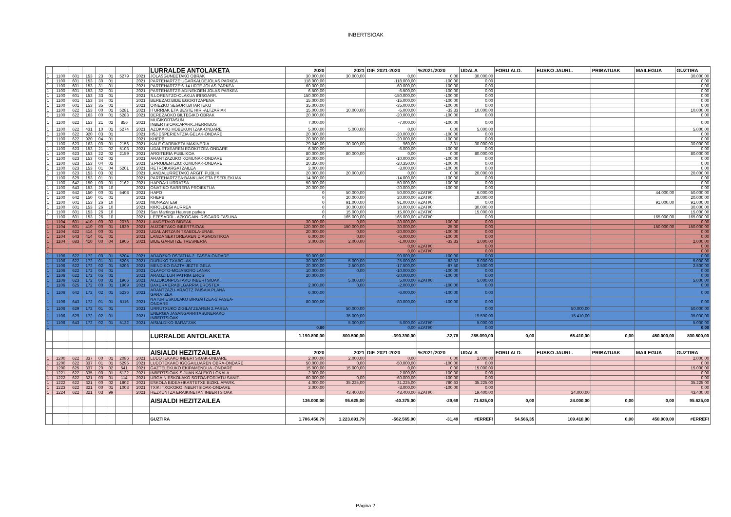INBERTSIOAK
| | | | | | | | | LURRALDE ANTOLAKETA | 2020 | 2021 | DIF. 2021-2020 | %2021/2020 | UDALA | FORU ALD. | EUSKO JAURL. | PRIBATUAK | MAILEGUA | GUZTIRA |
| --- | --- | --- | --- | --- | --- | --- | --- | --- | --- | --- | --- | --- | --- | --- | --- | --- | --- | --- |
| 1 | 1100 | 601 | 153 | 23 | 01 | 5279 | 2021 | JOLASGUNEETAKO OBRAK | 30.000,00 | 30.000,00 | 0,00 | 0,00 | 30.000,00 | | | | | 30.000,00 |
| 1 | 1100 | 601 | 153 | 30 | 01 | | 2021 | PARTEHARTZE:UGARKALDEJOLAS PARKEA | 118.000,00 | | -118.000,00 | -100,00 | 0,00 | | | | | 0,00 |
| 1 | 1100 | 601 | 153 | 31 | 01 | | 2021 | PARTEHARTZE:6-14 URTE JOLAS PARKEA | 60.000,00 | | -60.000,00 | -100,00 | 0,00 | | | | | 0,00 |
| 1 | 1100 | 601 | 153 | 32 | 01 | | 2021 | PARTEHARTZE:ADINEKOEN JOLAS PARKEA | 6.500,00 | | -6.500,00 | -100,00 | 0,00 | | | | | 0,00 |
| 1 | 1100 | 601 | 153 | 33 | 01 | | 2021 | S.LORENTZO-OLAKUA IRISGARR. | 150.000,00 | | -150.000,00 | -100,00 | 0,00 | | | | | 0,00 |
| 1 | 1100 | 601 | 153 | 34 | 01 | | 2021 | BEREZAO:BIDE EGOKITZAPENA | 15.000,00 | | -15.000,00 | -100,00 | 0,00 | | | | | 0,00 |
| 1 | 1100 | 601 | 153 | 35 | 01 | | 2021 | OINEZKO SEGURT.BITARTEKO | 35.000,00 | | -35.000,00 | -100,00 | 0,00 | | | | | 0,00 |
| 1 | 1100 | 622 | 153 | 00 | 01 | 5281 | 2021 | ITURRIAK ETA BESTE HIRI-ALTZARIAK | 15.000,00 | 10.000,00 | -5.000,00 | -33,33 | 10.000,00 | | | | | 10.000,00 |
| 1 | 1100 | 622 | 163 | 00 | 01 | 5283 | 2021 | BEREZAOKO BILTEGIKO OBRAK | 20.000,00 | | -20.000,00 | -100,00 | 0,00 | | | | | 0,00 |
| 1 | 1100 | 622 | 153 | 21 | 02 | 856 | 2021 | MUGIKORTASUN INBERTSIOAK:APARK.,HERRIBUS | 7.000,00 | | -7.000,00 | -100,00 | 0,00 | | | | | 0,00 |
| 1 | 1100 | 622 | 431 | 10 | 01 | 5274 | 2021 | AZOKAKO HOBEKUNTZAK-ONDARE | 5.000,00 | 5.000,00 | 0,00 | 0,00 | 5.000,00 | | | | | 5.000,00 |
| 1 | 1100 | 622 | 920 | 03 | 01 | | 2021 | IISJ ESPERIENTZIA GELAK-ONDARE | 20.000,00 | | -20.000,00 | -100,00 | 0,00 | | | | | 0,00 |
| 1 | 1100 | 622 | 920 | 04 | 01 | | 2021 | KHEPB | 20.000,00 | | -20.000,00 | -100,00 | 0,00 | | | | | 0,00 |
| 1 | 1100 | 623 | 163 | 00 | 01 | 2156 | 2021 | KALE GARBIKETA MAKINERIA | 29.040,00 | 30.000,00 | 960,00 | 3,31 | 30.000,00 | | | | | 30.000,00 |
| 1 | 1100 | 623 | 153 | 21 | 02 | 5103 | 2021 | UDALETXEAREN EGOKITZEA-ONDARE | 6.000,00 | | -6.000,00 | -100,00 | 0,00 | | | | | 0,00 |
| 1 | 1100 | 623 | 153 | 22 | 02 | 2159 | 2021 | ARGITERIA PUBLIKOA | 80.000,00 | 80.000,00 | 0,00 | 0,00 | 80.000,00 | | | | | 80.000,00 |
| 1 | 1100 | 623 | 153 | 02 | 02 | | 2021 | ARANTZAZUKO KOMUNAK-ONDARE | 10.000,00 | | -10.000,00 | -100,00 | 0,00 | | | | | 0,00 |
| 1 | 1100 | 623 | 153 | 04 | 02 | | 2021 | S.PRUDENTZIO:KOMUNAK-ONDARE | 20.350,00 | | -20.350,00 | -100,00 | 0,00 | | | | | 0,00 |
| 1 | 1100 | 623 | 153 | 01 | 04 | 5201 | 2021 | RETROKARGATZAILEA | 3.000,00 | | -3.000,00 | -100,00 | 0,00 | | | | | 0,00 |
| 1 | 1100 | 623 | 153 | 03 | 02 | | 2021 | LANDALURRETAKO ARGIT. PUBLIK. | 20.000,00 | 20.000,00 | 0,00 | 0,00 | 20.000,00 | | | | | 20.000,00 |
| 1 | 1100 | 629 | 153 | 01 | 01 | | 2021 | PARTEHARTZEA:BANKUAK ETA ESERLEKUAK | 14.000,00 | | -14.000,00 | -100,00 | 0,00 | | | | | 0,00 |
| 1 | 1100 | 642 | 150 | 00 | 01 | 2162 | 2021 | HAPOA:1.URRATSA | 50.000,00 | | -50.000,00 | -100,00 | 0,00 | | | | | 0,00 |
| 1 | 1100 | 643 | 153 | 26 | 10 | | 2021 | OÑATIKO SARRERA PROIEKTUA | 20.000,00 | | -20.000,00 | -100,00 | 0,00 | | | | | 0,00 |
| 1 | 1100 | 642 | 150 | 00 | 01 | 5408 | 2021 | HAPO | 0 | 50.000,00 | 50.000,00 | #ZATI/0! | 6.000,00 | | | | 44.000,00 | 50.000,00 |
| 1 | 1100 | 642 | 150 | 01 | 01 | | 2021 | KHEPB | 0 | 20.000,00 | 20.000,00 | #ZATI/0! | 20.000,00 | | | | | 20.000,00 |
| 1 | 1100 | 601 | 153 | 26 | 10 | | 2021 | MUNAZATEGI | 0 | 91.000,00 | 91.000,00 | #ZATI/0! | 0,00 | | | | 91.000,00 | 91.000,00 |
| 1 | 1100 | 601 | 153 | 26 | 10 | | 2021 | KIROLDEGI AURREA | 0 | 30.000,00 | 30.000,00 | #ZATI/0! | 30.000,00 | | | | | 30.000,00 |
| 1 | 1100 | 601 | 153 | 26 | 10 | | 2021 | San Martingo Haurren parkea | 0 | 15.000,00 | 15.000,00 | #ZATI/0! | 15.000,00 | | | | | 15.000,00 |
| 1 | 1100 | 601 | 153 | 26 | 10 | | 2021 | LEZESARRI - AZKOGAIN IRISGARRITASUNA | 0 | 165.000,00 | 165.000,00 | #ZATI/0! | 0,00 | | | | 165.000,00 | 165.000,00 |
| 1 | 1104 | 601 | 410 | 00 | 03 | 2078 | 2021 | LANDETAKO BIDEAK. | 30.000,00 | 0,00 | -30.000,00 | -100,00 | 0,00 | | | | | 0,00 |
| 1 | 1104 | 601 | 410 | 00 | 01 | 1839 | 2021 | AUZOETAKO INBERTSIOAK | 120.000,00 | 150.000,00 | 30.000,00 | 25,00 | 0,00 | | | | 150.000,00 | 150.000,00 |
| 1 | 1104 | 622 | 414 | 00 | 01 | | 2021 | UDAL ARTZAIN TXABOLA-ERAB. | 20.000,00 | 0,00 | -20.000,00 | -100,00 | 0,00 | | | | | 0,00 |
| 1 | 1104 | 643 | 414 | 01 | 01 | | 2021 | LANDA SEKTOREAREN DIAGNOSTIKOA | 6.000,00 | 0,00 | -6.000,00 | -100,00 | 0,00 | | | | | 0,00 |
| 1 | 1104 | 683 | 410 | 00 | 04 | 1905 | 2021 | BIDE GARBITZE TRESNERIA | 3.000,00 | 2.000,00 | -1.000,00 | -33,33 | 2.000,00 | | | | | 2.000,00 |
| 1 | | | | | | | | | | | 0,00 | #ZATI/0! | 0,00 | | | | | 0,00 |
| 1 | | | | | | | | | | | 0,00 | #ZATI/0! | 0,00 | | | | | 0,00 |
| 1 | 1106 | 622 | 172 | 00 | 01 | 5204 | 2021 | ARAOZKO OSTATUA-2. FASEA-ONDARE | 90.000,00 | | -90.000,00 | -100,00 | 0,00 | | | | | 0,00 |
| 1 | 1106 | 622 | 172 | 01 | 01 | 5205 | 2021 | DURUKO TXABOLAK | 30.000,00 | 5.000,00 | -25.000,00 | -83,33 | 5.000,00 | | | | | 5.000,00 |
| 1 | 1106 | 622 | 172 | 02 | 01 | 5206 | 2021 | MENDIKO GAZTA-JEZTE GELA | 20.000,00 | 2.500,00 | -17.500,00 | -87,50 | 2.500,00 | | | | | 2.500,00 |
| 1 | 1106 | 622 | 172 | 04 | 01 | | 2021 | OLAPOTO-MOJASORO LANAK | 10.000,00 | 0,00 | -10.000,00 | -100,00 | 0,00 | | | | | 0,00 |
| 1 | 1106 | 622 | 172 | 05 | 01 | | 2021 | ARAOZ: LUR PATRIM.EROSI | 20.000,00 | | -20.000,00 | -100,00 | 0,00 | | | | | 0,00 |
| 1 | 1106 | 623 | 172 | 00 | 01 | 1966 | 2021 | AUZOKONPOSTAKO INBERTSIOAK | | 5.000,00 | 5.000,00 | #ZATI/0! | 5.000,00 | | | | | 5.000,00 |
| 1 | 1106 | 625 | 172 | 00 | 01 | 1969 | 2021 | BAXERA ERABILGARRIA EROSTEA | 2.000,00 | 0,00 | -2.000,00 | -100,00 | 0,00 | | | | | 0,00 |
| 1 | 1106 | 642 | 172 | 02 | 01 | 5236 | 2021 | ARANTZAZU-ARAOTZ PAISAIA PLANA GARATZEA | 6.000,00 | | -6.000,00 | -100,00 | 0,00 | | | | | 0,00 |
| 1 | 1106 | 643 | 172 | 01 | 01 | 5116 | 2021 | NATUR ESKOLAKO BIRGAITZEA-2.FASEA- ONDARE | 80.000,00 | | -80.000,00 | -100,00 | 0,00 | | | | | 0,00 |
| 1 | 1106 | 629 | 172 | 01 | 01 | | 2021 | URRUTXUKO ZIGILATZEAREN 2.FASEA | | 50.000,00 | | | 0,00 | | 50.000,00 | | | 50.000,00 |
| 1 | 1106 | 629 | 172 | 02 | 01 | | 2021 | ENERGIA JASANGARRITASUNERAKO INBERTSIOAK | | 35.000,00 | | | 19.590,00 | | 15.410,00 | | | 35.000,00 |
| 1 | 1106 | 643 | 172 | 02 | 01 | 5132 | 2021 | AISIALDIKO BARATZAK | | 5.000,00 | 5.000,00 | #ZATI/0! | 5.000,00 | | | | | 5.000,00 |
| 1 | | | | | | | | | 0,00 | | 0,00 | #ZATI/0! | 0,00 | | | | | 0,00 |
| | | | | | | | | LURRALDE ANTOLAKETA | 1.190.890,00 | 800.500,00 | -390.390,00 | -32,78 | 285.090,00 | 0,00 | 65.410,00 | 0,00 | 450.000,00 | 800.500,00 |
| | | | | | | | | AISIALDI HEZITZAILEA | 2020 | 2021 | DIF. 2021-2020 | %2021/2020 | UDALA | FORU ALD. | EUSKO JAURL. | PRIBATUAK | MAILEGUA | GUZTIRA |
| 1 | 1200 | 622 | 337 | 00 | 01 | 2086 | 2021 | LUDOTEKAKO INBERTSIOAK-ONDARE | 2.000,00 | 2.000,00 | 0,00 | 0,00 | 2.000,00 | | | | | 2.000,00 |
| 1 | 1200 | 622 | 337 | 01 | 01 | 5295 | 2021 | LUDOTEKAKO IGOGAILUAREN OBRA-ONDARE | 50.000,00 | 0,00 | -50.000,00 | -100,00 | 0,00 | | | | | 0,00 |
| 1 | 1200 | 625 | 337 | 20 | 02 | 541 | 2021 | GAZTELEKUKO EKIPAMENDUA.-ONDARE | 15.000,00 | 15.000,00 | 0,00 | 0,00 | 15.000,00 | | | | | 15.000,00 |
| 1 | 1221 | 622 | 335 | 00 | 01 | 5122 | 2021 | INBERTSIOAK-S.JUAN KALEKO LOKALA | 2.000,00 | | -2.000,00 | -100,00 | 0,00 | | | | | 0,00 |
| 1 | 1222 | 622 | 321 | 00 | 01 | 114 | 2021 | URGAIN ESKOLAKO SOTOA:FORJATU SANIT. | 60.000,00 | 0,00 | -60.000,00 | -100,00 | 0,00 | | | | | 0,00 |
| 1 | 1222 | 622 | 321 | 00 | 02 | 1802 | 2021 | ESKOLA BIDEA+IKASTETXE BIZIKL.APARK. | 4.000,00 | 35.225,00 | 31.225,00 | 780,63 | 35.225,00 | | | | | 35.225,00 |
| 1 | 1223 | 622 | 321 | 00 | 01 | 1003 | 2021 | TXIKI TXOKOKO INBERTSIOAK-ONDARE | 3.000,00 | | -3.000,00 | -100,00 | 0,00 | | | | | 0,00 |
| 1 | 1224 | 622 | 321 | 03 | 99 | | 2021 | HEZKUNTZA ERAIKINETAN INBERTSIOAK | | 43.400,00 | 43.400,00 | #ZATI/0! | 19.400,00 | | 24.000,00 | | | 43.400,00 |
| | | | | | | | | AISIALDI HEZITZAILEA | 136.000,00 | 95.625,00 | -40.375,00 | -29,69 | 71.625,00 | 0,00 | 24.000,00 | 0,00 | 0,00 | 95.625,00 |
| | | | | | | | | GUZTIRA | 1.786.456,79 | 1.223.891,79 | -562.565,00 | -31,49 | #ERREF! | 54.566,35 | 109.410,00 | 0,00 | 450.000,00 | #ERREF! |
Página 2